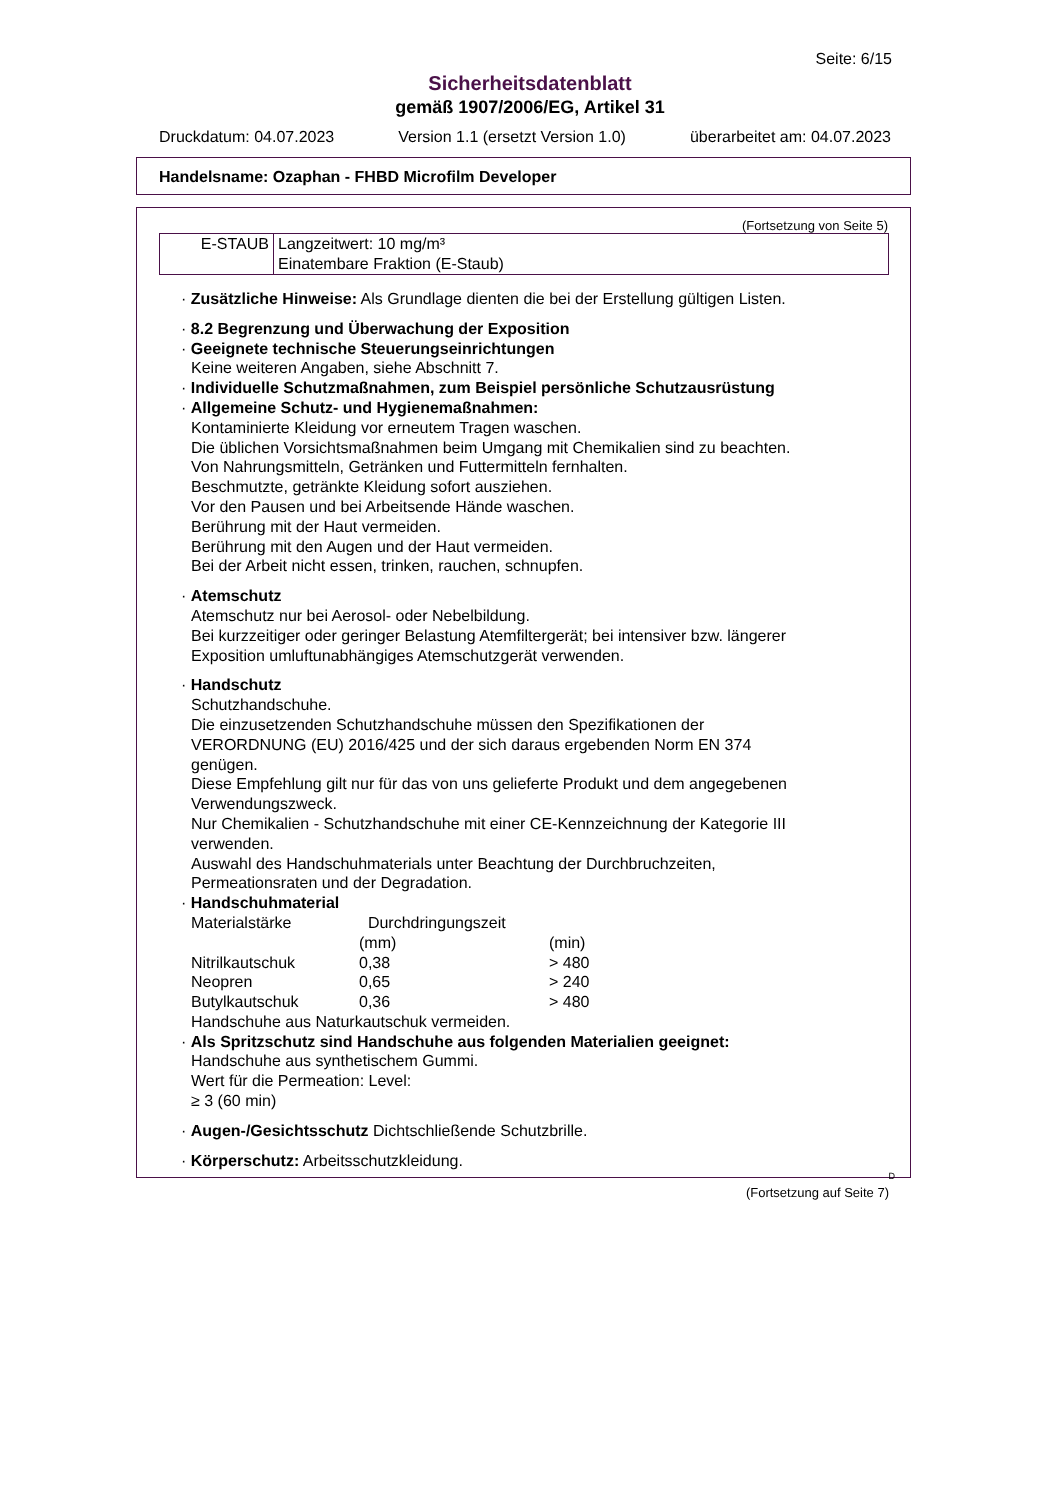Seite: 6/15
Sicherheitsdatenblatt
gemäß 1907/2006/EG, Artikel 31
Druckdatum: 04.07.2023 Version 1.1 (ersetzt Version 1.0) überarbeitet am: 04.07.2023
Handelsname: Ozaphan - FHBD Microfilm Developer
(Fortsetzung von Seite 5)
| E-STAUB | Langzeitwert: 10 mg/m³ Einatembare Fraktion (E-Staub) |
· Zusätzliche Hinweise: Als Grundlage dienten die bei der Erstellung gültigen Listen.
· 8.2 Begrenzung und Überwachung der Exposition
· Geeignete technische Steuerungseinrichtungen
Keine weiteren Angaben, siehe Abschnitt 7.
· Individuelle Schutzmaßnahmen, zum Beispiel persönliche Schutzausrüstung
· Allgemeine Schutz- und Hygienemaßnahmen:
Kontaminierte Kleidung vor erneutem Tragen waschen.
Die üblichen Vorsichtsmaßnahmen beim Umgang mit Chemikalien sind zu beachten.
Von Nahrungsmitteln, Getränken und Futtermitteln fernhalten.
Beschmutzte, getränkte Kleidung sofort ausziehen.
Vor den Pausen und bei Arbeitsende Hände waschen.
Berührung mit der Haut vermeiden.
Berührung mit den Augen und der Haut vermeiden.
Bei der Arbeit nicht essen, trinken, rauchen, schnupfen.
· Atemschutz
Atemschutz nur bei Aerosol- oder Nebelbildung.
Bei kurzzeitiger oder geringer Belastung Atemfiltergerät; bei intensiver bzw. längerer
Exposition umluftunabhängiges Atemschutzgerät verwenden.
· Handschutz
Schutzhandschuhe.
Die einzusetzenden Schutzhandschuhe müssen den Spezifikationen der
VERORDNUNG (EU) 2016/425 und der sich daraus ergebenden Norm EN 374
genügen.
Diese Empfehlung gilt nur für das von uns gelieferte Produkt und dem angegebenen
Verwendungszweck.
Nur Chemikalien - Schutzhandschuhe mit einer CE-Kennzeichnung der Kategorie III
verwenden.
Auswahl des Handschuhmaterials unter Beachtung der Durchbruchzeiten,
Permeationsraten und der Degradation.
· Handschuhmaterial
| Materialstärke | Durchdringungszeit | |
| | (mm) | (min) |
| Nitrilkautschuk | 0,38 | > 480 |
| Neopren | 0,65 | > 240 |
| Butylkautschuk | 0,36 | > 480 |
Handschuhe aus Naturkautschuk vermeiden.
· Als Spritzschutz sind Handschuhe aus folgenden Materialien geeignet:
Handschuhe aus synthetischem Gummi.
Wert für die Permeation: Level:
≥ 3 (60 min)
· Augen-/Gesichtsschutz Dichtschließende Schutzbrille.
· Körperschutz: Arbeitsschutzkleidung.
D
(Fortsetzung auf Seite 7)